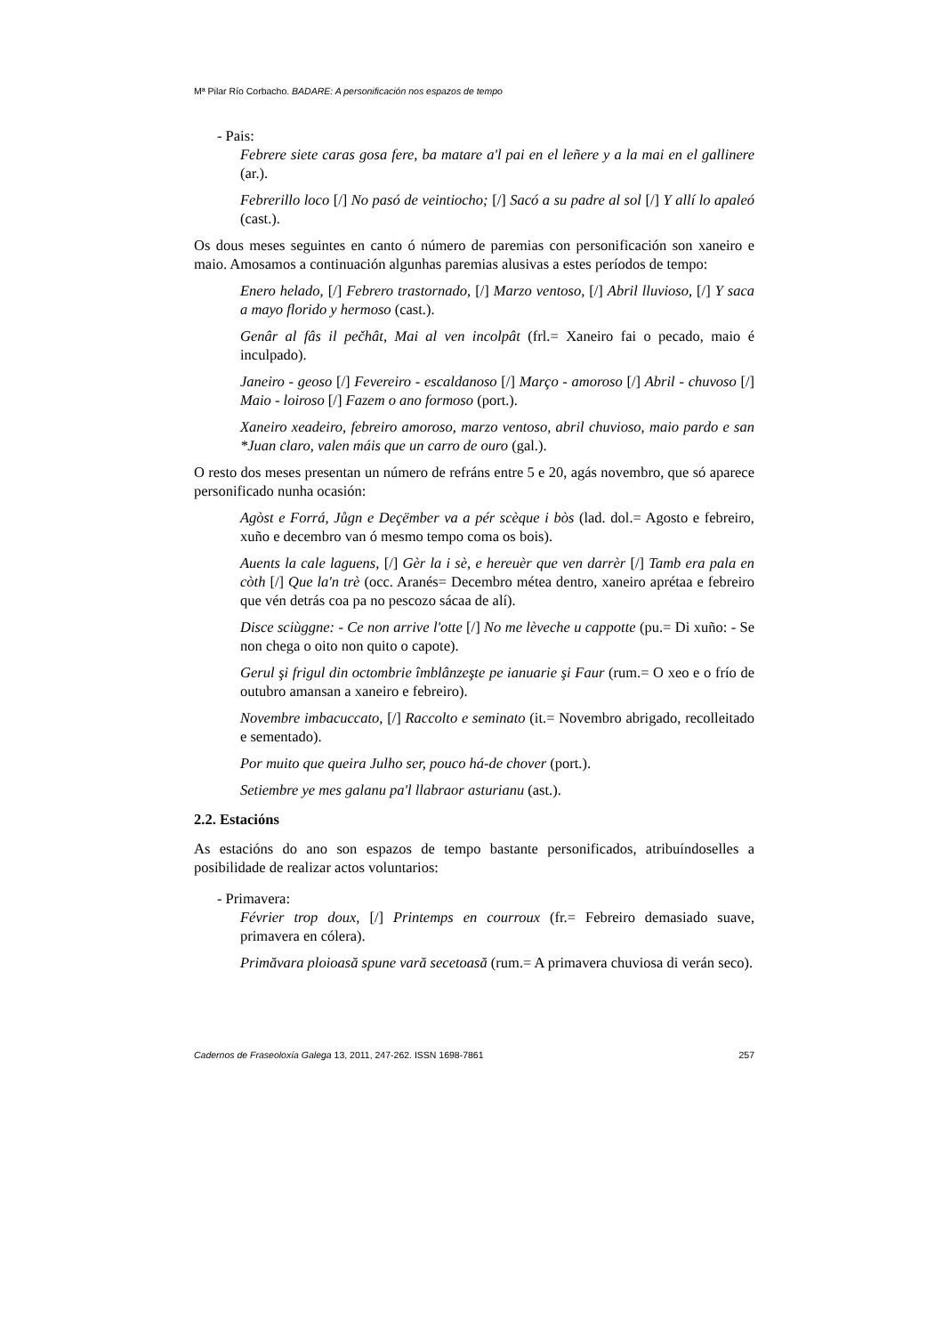Mª Pilar Río Corbacho. BADARE: A personificación nos espazos de tempo
- Pais:
Febrere siete caras gosa fere, ba matare a'l pai en el leñere y a la mai en el gallinere (ar.).
Febrerillo loco [/] No pasó de veintiocho; [/] Sacó a su padre al sol [/] Y allí lo apaleó (cast.).
Os dous meses seguintes en canto ó número de paremias con personificación son xaneiro e maio. Amosamos a continuación algunhas paremias alusivas a estes períodos de tempo:
Enero helado, [/] Febrero trastornado, [/] Marzo ventoso, [/] Abril lluvioso, [/] Y saca a mayo florido y hermoso (cast.).
Genâr al fâs il pečhât, Mai al ven incolpât (frl.= Xaneiro fai o pecado, maio é inculpado).
Janeiro - geoso [/] Fevereiro - escaldanoso [/] Março - amoroso [/] Abril - chuvoso [/] Maio - loiroso [/] Fazem o ano formoso (port.).
Xaneiro xeadeiro, febreiro amoroso, marzo ventoso, abril chuvioso, maio pardo e san *Juan claro, valen máis que un carro de ouro (gal.).
O resto dos meses presentan un número de refráns entre 5 e 20, agás novembro, que só aparece personificado nunha ocasión:
Agòst e Forrá, Jůgn e Deçëmber va a pér scèque i bòs (lad. dol.= Agosto e febreiro, xuño e decembro van ó mesmo tempo coma os bois).
Auents la cale laguens, [/] Gèr la i sè, e hereuèr que ven darrèr [/] Tamb era pala en còth [/] Que la'n trè (occ. Aranés= Decembro métea dentro, xaneiro aprétaa e febreiro que vén detrás coa pa no pescozo sácaa de alí).
Disce sciùggne: - Ce non arrive l'otte [/] No me lèveche u cappotte (pu.= Di xuño: - Se non chega o oito non quito o capote).
Gerul şi frigul din octombrie îmblânzeşte pe ianuarie şi Faur (rum.= O xeo e o frío de outubro amansan a xaneiro e febreiro).
Novembre imbacuccato, [/] Raccolto e seminato (it.= Novembro abrigado, recolleitado e sementado).
Por muito que queira Julho ser, pouco há-de chover (port.).
Setiembre ye mes galanu pa'l llabraor asturianu (ast.).
2.2. Estacións
As estacións do ano son espazos de tempo bastante personificados, atribuíndoselles a posibilidade de realizar actos voluntarios:
- Primavera:
Février trop doux, [/] Printemps en courroux (fr.= Febreiro demasiado suave, primavera en cólera).
Primăvara ploioasă spune vară secetoasă (rum.= A primavera chuviosa di verán seco).
Cadernos de Fraseoloxía Galega 13, 2011, 247-262. ISSN 1698-7861 257